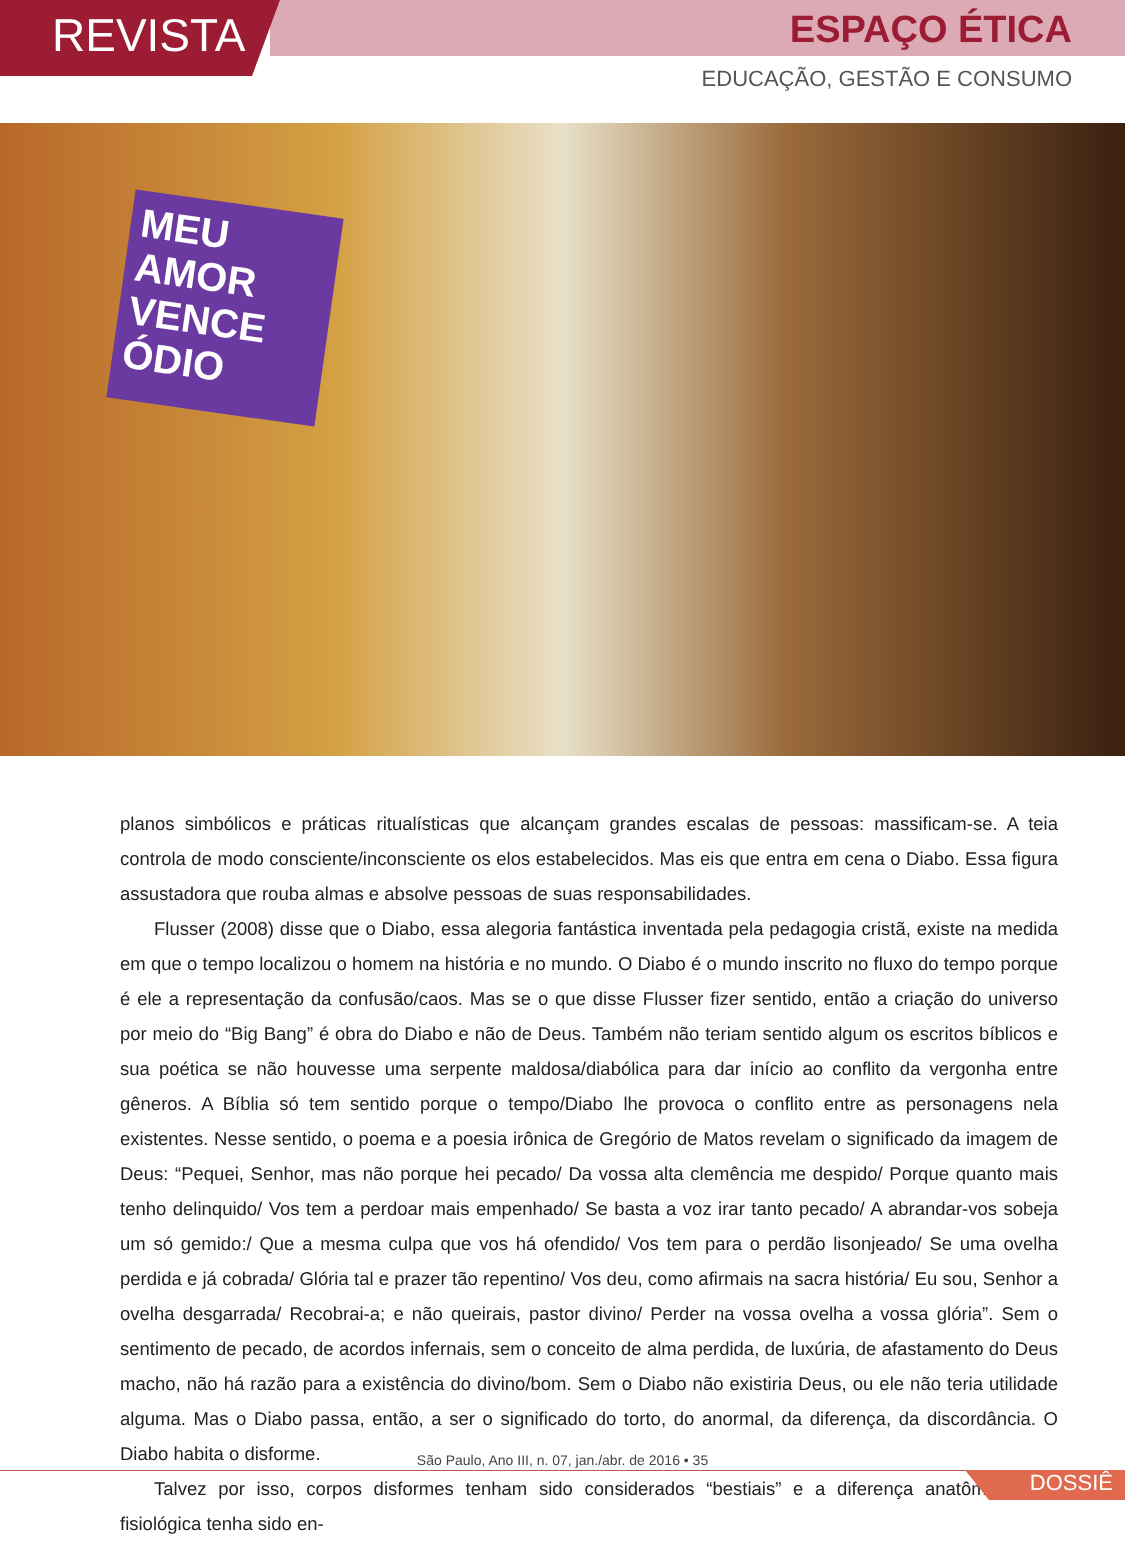REVISTA ESPAÇO ÉTICA
EDUCAÇÃO, GESTÃO E CONSUMO
MEU AMOR VENCE ÓDIO
planos simbólicos e práticas ritualísticas que alcançam grandes escalas de pessoas: massificam-se. A teia controla de modo consciente/inconsciente os elos estabelecidos. Mas eis que entra em cena o Diabo. Essa figura assustadora que rouba almas e absolve pessoas de suas responsabilidades.
Flusser (2008) disse que o Diabo, essa alegoria fantástica inventada pela pedagogia cristã, existe na medida em que o tempo localizou o homem na história e no mundo. O Diabo é o mundo inscrito no fluxo do tempo porque é ele a representação da confusão/caos. Mas se o que disse Flusser fizer sentido, então a criação do universo por meio do “Big Bang” é obra do Diabo e não de Deus. Também não teriam sentido algum os escritos bíblicos e sua poética se não houvesse uma serpente maldosa/diabólica para dar início ao conflito da vergonha entre gêneros. A Bíblia só tem sentido porque o tempo/Diabo lhe provoca o conflito entre as personagens nela existentes. Nesse sentido, o poema e a poesia irônica de Gregório de Matos revelam o significado da imagem de Deus: “Pequei, Senhor, mas não porque hei pecado/ Da vossa alta clemência me despido/ Porque quanto mais tenho delinquido/ Vos tem a perdoar mais empenhado/ Se basta a voz irar tanto pecado/ A abrandar-vos sobeja um só gemido:/ Que a mesma culpa que vos há ofendido/ Vos tem para o perdão lisonjeado/ Se uma ovelha perdida e já cobrada/ Glória tal e prazer tão repentino/ Vos deu, como afirmais na sacra história/ Eu sou, Senhor a ovelha desgarrada/ Recobrai-a; e não queirais, pastor divino/ Perder na vossa ovelha a vossa glória”. Sem o sentimento de pecado, de acordos infernais, sem o conceito de alma perdida, de luxúria, de afastamento do Deus macho, não há razão para a existência do divino/bom. Sem o Diabo não existiria Deus, ou ele não teria utilidade alguma. Mas o Diabo passa, então, a ser o significado do torto, do anormal, da diferença, da discordância. O Diabo habita o disforme.
Talvez por isso, corpos disformes tenham sido considerados “bestiais” e a diferença anatômica e/ou fisiológica tenha sido en-
São Paulo, Ano III, n. 07, jan./abr. de 2016 • 35
DOSSIÊ